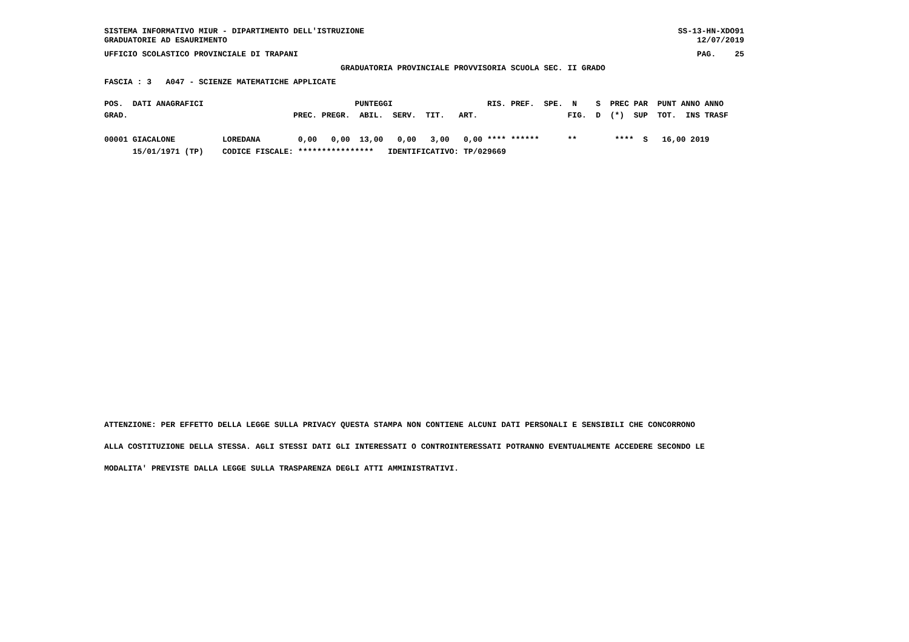SISTEMA INFORMATIVO MIUR - DIPARTIMENTO DELL'ISTRUZIONE
GRADUATORIE AD ESAURIMENTO
SS-13-HN-XDO91
    12/07/2019
UFFICIO SCOLASTICO PROVINCIALE DI TRAPANI
PAG.    25
GRADUATORIA PROVINCIALE PROVVISORIA SCUOLA SEC. II GRADO
FASCIA : 3   A047 - SCIENZE MATEMATICHE APPLICATE
| POS. DATI ANAGRAFICI PUNTEGGI RIS. PREF. SPE. N S PREC PAR PUNT ANNO ANNO |
| --- |
| GRAD. PREC. PREGR. ABIL. SERV. TIT. ART. FIG. D (*) SUP TOT. INS TRASF |
| 00001 GIACALONE LOREDANA 0,00 0,00 13,00 0,00 3,00 0,00 **** ****** ** **** S 16,00 2019 |
| 15/01/1971 (TP) CODICE FISCALE: **************** IDENTIFICATIVO: TP/029669 |
ATTENZIONE: PER EFFETTO DELLA LEGGE SULLA PRIVACY QUESTA STAMPA NON CONTIENE ALCUNI DATI PERSONALI E SENSIBILI CHE CONCORRONO
ALLA COSTITUZIONE DELLA STESSA. AGLI STESSI DATI GLI INTERESSATI O CONTROINTERESSATI POTRANNO EVENTUALMENTE ACCEDERE SECONDO LE
MODALITA' PREVISTE DALLA LEGGE SULLA TRASPARENZA DEGLI ATTI AMMINISTRATIVI.